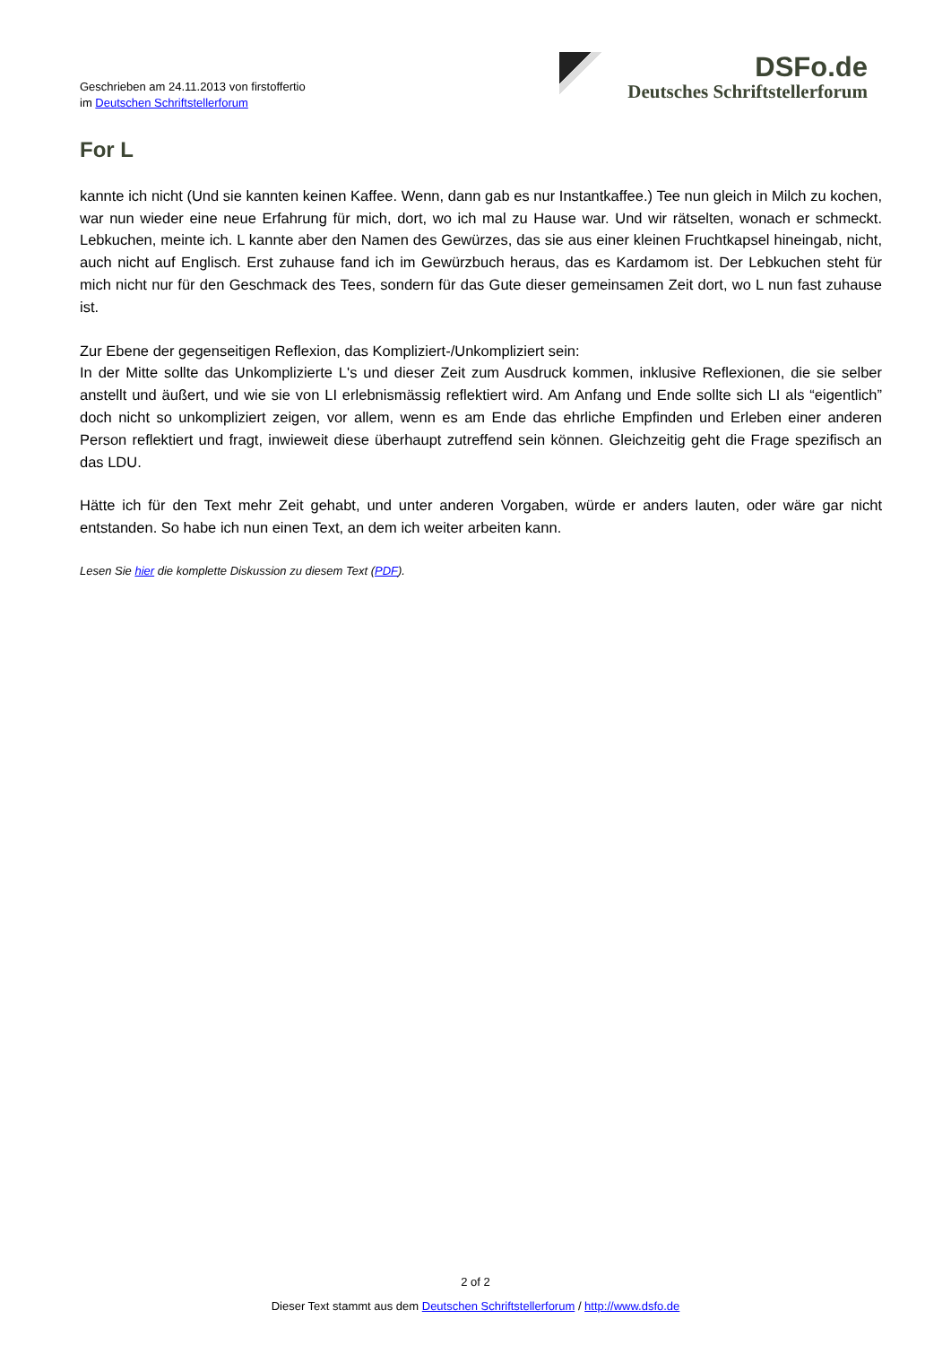Geschrieben am 24.11.2013 von firstoffertio
im Deutschen Schriftstellerforum
DSFo.de
Deutsches Schriftstellerforum
For L
kannte ich nicht (Und sie kannten keinen Kaffee. Wenn, dann gab es nur Instantkaffee.) Tee nun gleich in Milch zu kochen, war nun wieder eine neue Erfahrung für mich, dort, wo ich mal zu Hause war. Und wir rätselten, wonach er schmeckt. Lebkuchen, meinte ich. L kannte aber den Namen des Gewürzes, das sie aus einer kleinen Fruchtkapsel hineingab, nicht, auch nicht auf Englisch. Erst zuhause fand ich im Gewürzbuch heraus, das es Kardamom ist. Der Lebkuchen steht für mich nicht nur für den Geschmack des Tees, sondern für das Gute dieser gemeinsamen Zeit dort, wo L nun fast zuhause ist.
Zur Ebene der gegenseitigen Reflexion, das Kompliziert-/Unkompliziert sein:
In der Mitte sollte das Unkomplizierte L's und dieser Zeit zum Ausdruck kommen, inklusive Reflexionen, die sie selber anstellt und äußert, und wie sie von LI erlebnismässig reflektiert wird. Am Anfang und Ende sollte sich LI als “eigentlich” doch nicht so unkompliziert zeigen, vor allem, wenn es am Ende das ehrliche Empfinden und Erleben einer anderen Person reflektiert und fragt, inwieweit diese überhaupt zutreffend sein können. Gleichzeitig geht die Frage spezifisch an das LDU.
Hätte ich für den Text mehr Zeit gehabt, und unter anderen Vorgaben, würde er anders lauten, oder wäre gar nicht entstanden. So habe ich nun einen Text, an dem ich weiter arbeiten kann.
Lesen Sie hier die komplette Diskussion zu diesem Text (PDF).
2 of 2
Dieser Text stammt aus dem Deutschen Schriftstellerforum / http://www.dsfo.de